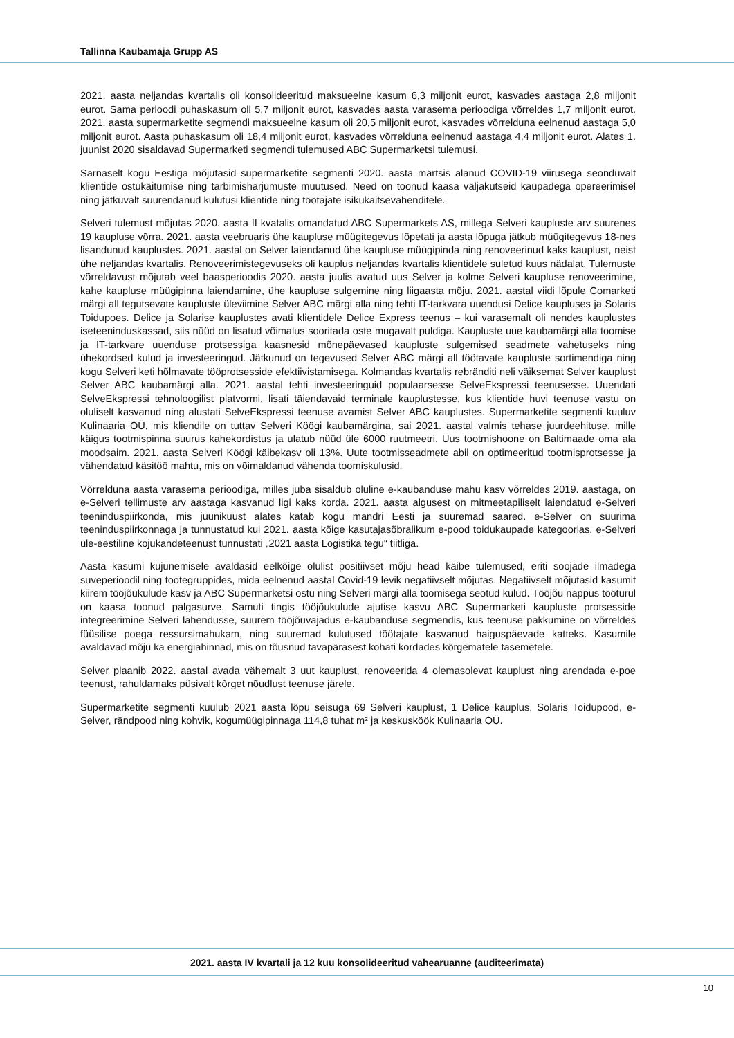Tallinna Kaubamaja Grupp AS
2021. aasta neljandas kvartalis oli konsolideeritud maksueelne kasum 6,3 miljonit eurot, kasvades aastaga 2,8 miljonit eurot. Sama perioodi puhaskasum oli 5,7 miljonit eurot, kasvades aasta varasema perioodiga võrreldes 1,7 miljonit eurot. 2021. aasta supermarketite segmendi maksueelne kasum oli 20,5 miljonit eurot, kasvades võrrelduna eelnenud aastaga 5,0 miljonit eurot. Aasta puhaskasum oli 18,4 miljonit eurot, kasvades võrrelduna eelnenud aastaga 4,4 miljonit eurot. Alates 1. juunist 2020 sisaldavad Supermarketi segmendi tulemused ABC Supermarketsi tulemusi.
Sarnaselt kogu Eestiga mõjutasid supermarketite segmenti 2020. aasta märtsis alanud COVID-19 viirusega seonduvalt klientide ostukäitumise ning tarbimisharjumuste muutused. Need on toonud kaasa väljakutseid kaupadega opereerimisel ning jätkuvalt suurendanud kulutusi klientide ning töötajate isikukaitsevahenditele.
Selveri tulemust mõjutas 2020. aasta II kvatalis omandatud ABC Supermarkets AS, millega Selveri kaupluste arv suurenes 19 kaupluse võrra. 2021. aasta veebruaris ühe kaupluse müügitegevus lõpetati ja aasta lõpuga jätkub müügitegevus 18-nes lisandunud kauplustes. 2021. aastal on Selver laiendanud ühe kaupluse müügipinda ning renoveerinud kaks kauplust, neist ühe neljandas kvartalis. Renoveerimistegevuseks oli kauplus neljandas kvartalis klientidele suletud kuus nädalat. Tulemuste võrreldavust mõjutab veel baasperioodis 2020. aasta juulis avatud uus Selver ja kolme Selveri kaupluse renoveerimine, kahe kaupluse müügipinna laiendamine, ühe kaupluse sulgemine ning liigaasta mõju. 2021. aastal viidi lõpule Comarketi märgi all tegutsevate kaupluste üleviimine Selver ABC märgi alla ning tehti IT-tarkvara uuendusi Delice kaupluses ja Solaris Toidupoes. Delice ja Solarise kauplustes avati klientidele Delice Express teenus – kui varasemalt oli nendes kauplustes iseteeninduskassad, siis nüüd on lisatud võimalus sooritada oste mugavalt puldiga. Kaupluste uue kaubamärgi alla toomise ja IT-tarkvare uuenduse protsessiga kaasnesid mõnepäevased kaupluste sulgemised seadmete vahetuseks ning ühekordsed kulud ja investeeringud. Jätkunud on tegevused Selver ABC märgi all töötavate kaupluste sortimendiga ning kogu Selveri keti hõlmavate tööprotsesside efektiivistamisega. Kolmandas kvartalis rebränditi neli väiksemat Selver kauplust Selver ABC kaubamärgi alla. 2021. aastal tehti investeeringuid populaarsesse SelveEkspressi teenusesse. Uuendati SelveEkspressi tehnoloogilist platvormi, lisati täiendavaid terminale kauplustesse, kus klientide huvi teenuse vastu on oluliselt kasvanud ning alustati SelveEkspressi teenuse avamist Selver ABC kauplustes. Supermarketite segmenti kuuluv Kulinaaria OÜ, mis kliendile on tuttav Selveri Köögi kaubamärgina, sai 2021. aastal valmis tehase juurdeehituse, mille käigus tootmispinna suurus kahekordistus ja ulatub nüüd üle 6000 ruutmeetri. Uus tootmishoone on Baltimaade oma ala moodsaim. 2021. aasta Selveri Köögi käibekasv oli 13%. Uute tootmisseadmete abil on optimeeritud tootmisprotsesse ja vähendatud käsitöö mahtu, mis on võimaldanud vähenda toomiskulusid.
Võrrelduna aasta varasema perioodiga, milles juba sisaldub oluline e-kaubanduse mahu kasv võrreldes 2019. aastaga, on e-Selveri tellimuste arv aastaga kasvanud ligi kaks korda. 2021. aasta algusest on mitmeetapiliselt laiendatud e-Selveri teeninduspiirkonda, mis juunikuust alates katab kogu mandri Eesti ja suuremad saared. e-Selver on suurima teeninduspiirkonnaga ja tunnustatud kui 2021. aasta kõige kasutajasõbralikum e-pood toidukaupade kategoorias. e-Selveri üle-eestiline kojukandeteenust tunnustati „2021 aasta Logistika tegu“ tiitliga.
Aasta kasumi kujunemisele avaldasid eelkõige olulist positiivset mõju head käibe tulemused, eriti soojade ilmadega suveperioodil ning tootegruppides, mida eelnenud aastal Covid-19 levik negatiivselt mõjutas. Negatiivselt mõjutasid kasumit kiirem tööjõukulude kasv ja ABC Supermarketsi ostu ning Selveri märgi alla toomisega seotud kulud. Tööjõu nappus tööturul on kaasa toonud palgasurve. Samuti tingis tööjõukulude ajutise kasvu ABC Supermarketi kaupluste protsesside integreerimine Selveri lahendusse, suurem tööjõuvajadus e-kaubanduse segmendis, kus teenuse pakkumine on võrreldes füüsilise poega ressursimahukam, ning suuremad kulutused töötajate kasvanud haiguspäevade katteks. Kasumile avaldavad mõju ka energiahinnad, mis on tõusnud tavapärasest kohati kordades kõrgematele tasemetele.
Selver plaanib 2022. aastal avada vähemalt 3 uut kauplust, renoveerida 4 olemasolevat kauplust ning arendada e-poe teenust, rahuldamaks püsivalt kõrget nõudlust teenuse järele.
Supermarketite segmenti kuulub 2021 aasta lõpu seisuga 69 Selveri kauplust, 1 Delice kauplus, Solaris Toidupood, e-Selver, rändpood ning kohvik, kogumüügipinnaga 114,8 tuhat m² ja keskusköök Kulinaaria OÜ.
2021. aasta IV kvartali ja 12 kuu konsolideeritud vahearuanne (auditeerimata)
10